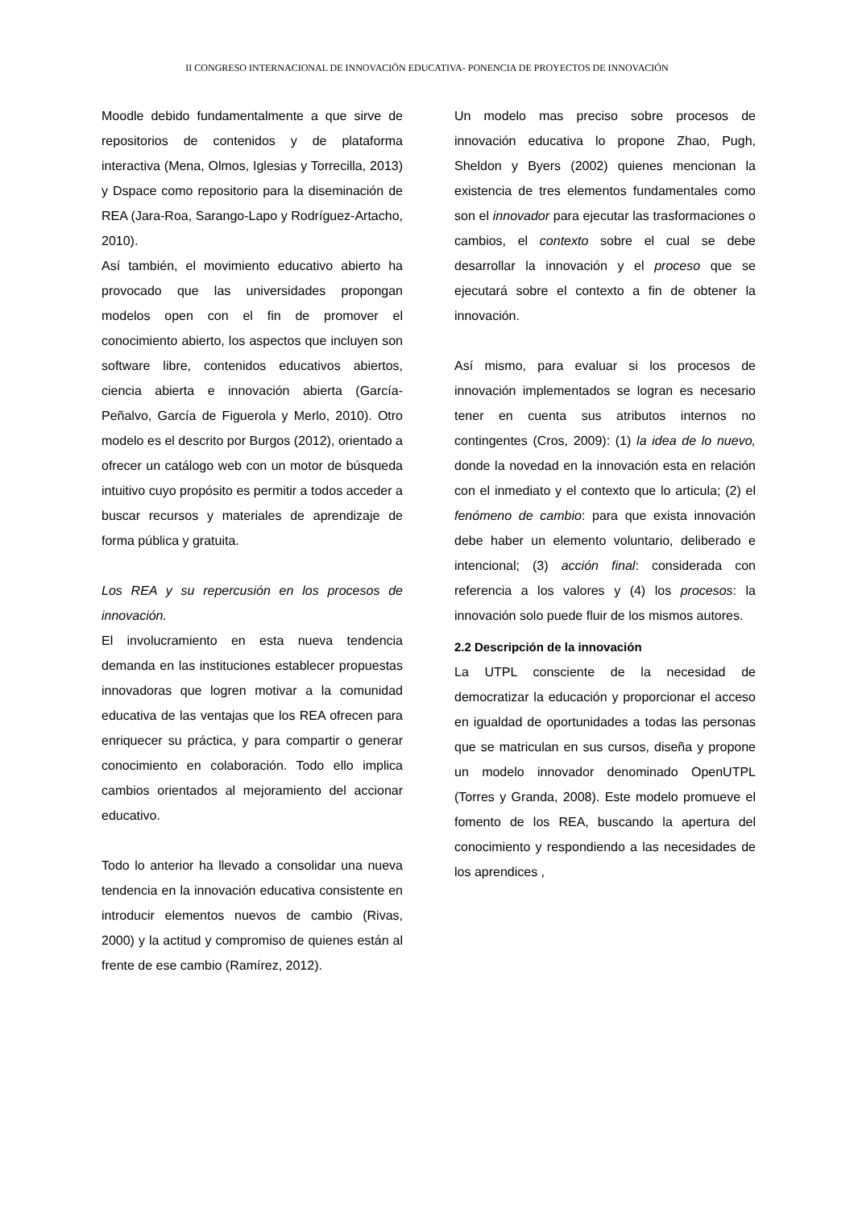II CONGRESO INTERNACIONAL DE INNOVACIÖN EDUCATIVA- PONENCIA DE PROYECTOS DE INNOVACIÓN
Moodle debido fundamentalmente a que sirve de repositorios de contenidos y de plataforma interactiva (Mena, Olmos, Iglesias y Torrecilla, 2013) y Dspace como repositorio para la diseminación de REA (Jara-Roa, Sarango-Lapo y Rodríguez-Artacho, 2010).
Así también, el movimiento educativo abierto ha provocado que las universidades propongan modelos open con el fin de promover el conocimiento abierto, los aspectos que incluyen son software libre, contenidos educativos abiertos, ciencia abierta e innovación abierta (García-Peñalvo, García de Figuerola y Merlo, 2010). Otro modelo es el descrito por Burgos (2012), orientado a ofrecer un catálogo web con un motor de búsqueda intuitivo cuyo propósito es permitir a todos acceder a buscar recursos y materiales de aprendizaje de forma pública y gratuita.
Los REA y su repercusión en los procesos de innovación.
El involucramiento en esta nueva tendencia demanda en las instituciones establecer propuestas innovadoras que logren motivar a la comunidad educativa de las ventajas que los REA ofrecen para enriquecer su práctica, y para compartir o generar conocimiento en colaboración. Todo ello implica cambios orientados al mejoramiento del accionar educativo.
Todo lo anterior ha llevado a consolidar una nueva tendencia en la innovación educativa consistente en introducir elementos nuevos de cambio (Rivas, 2000) y la actitud y compromiso de quienes están al frente de ese cambio (Ramírez, 2012).
Un modelo mas preciso sobre procesos de innovación educativa lo propone Zhao, Pugh, Sheldon y Byers (2002) quienes mencionan la existencia de tres elementos fundamentales como son el innovador para ejecutar las trasformaciones o cambios, el contexto sobre el cual se debe desarrollar la innovación y el proceso que se ejecutará sobre el contexto a fin de obtener la innovación.
Así mismo, para evaluar si los procesos de innovación implementados se logran es necesario tener en cuenta sus atributos internos no contingentes (Cros, 2009): (1) la idea de lo nuevo, donde la novedad en la innovación esta en relación con el inmediato y el contexto que lo articula; (2) el fenómeno de cambio: para que exista innovación debe haber un elemento voluntario, deliberado e intencional; (3) acción final: considerada con referencia a los valores y (4) los procesos: la innovación solo puede fluir de los mismos autores.
2.2 Descripción de la innovación
La UTPL consciente de la necesidad de democratizar la educación y proporcionar el acceso en igualdad de oportunidades a todas las personas que se matriculan en sus cursos, diseña y propone un modelo innovador denominado OpenUTPL (Torres y Granda, 2008). Este modelo promueve el fomento de los REA, buscando la apertura del conocimiento y respondiendo a las necesidades de los aprendices ,